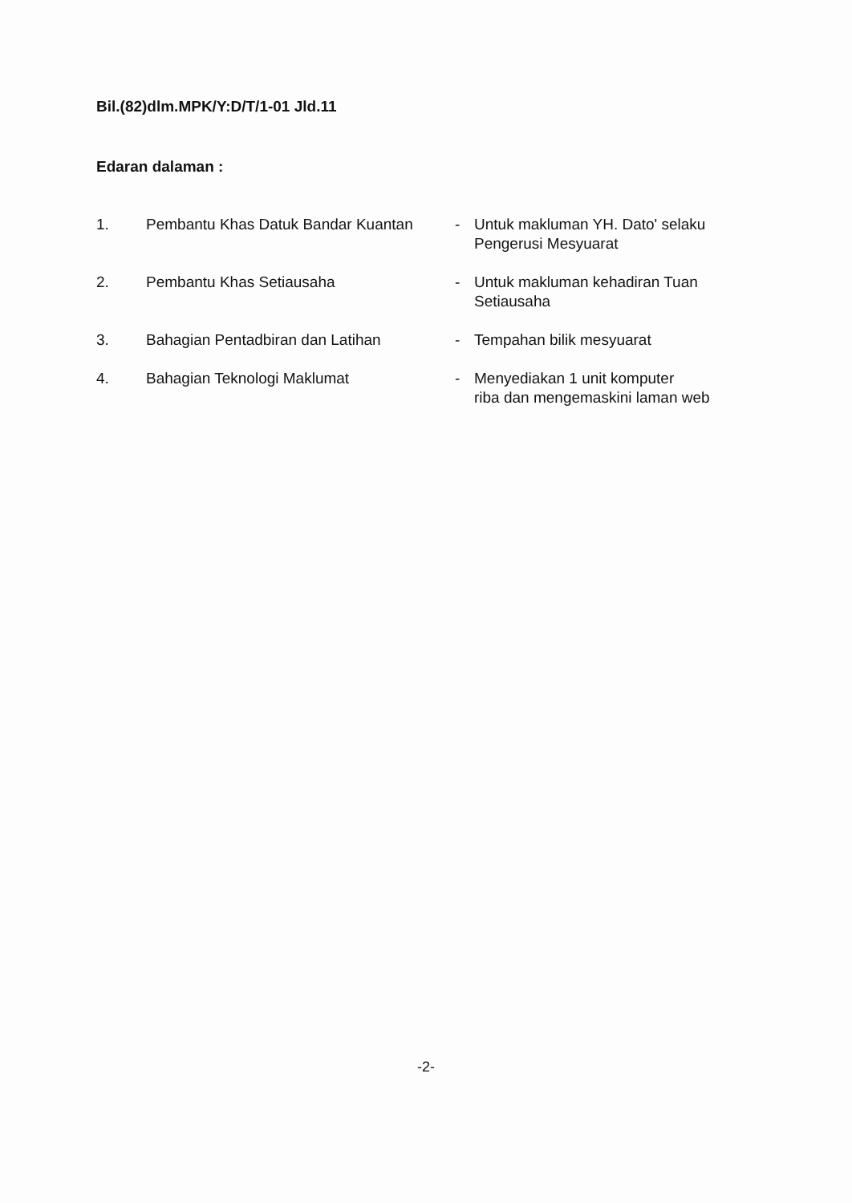Bil.(82)dlm.MPK/Y:D/T/1-01 Jld.11
Edaran dalaman :
| 1. | Pembantu Khas Datuk Bandar Kuantan | - | Untuk makluman YH. Dato' selaku Pengerusi Mesyuarat |
| 2. | Pembantu Khas Setiausaha | - | Untuk makluman kehadiran Tuan Setiausaha |
| 3. | Bahagian Pentadbiran dan Latihan | - | Tempahan bilik mesyuarat |
| 4. | Bahagian Teknologi Maklumat | - | Menyediakan 1 unit komputer riba dan mengemaskini laman web |
-2-